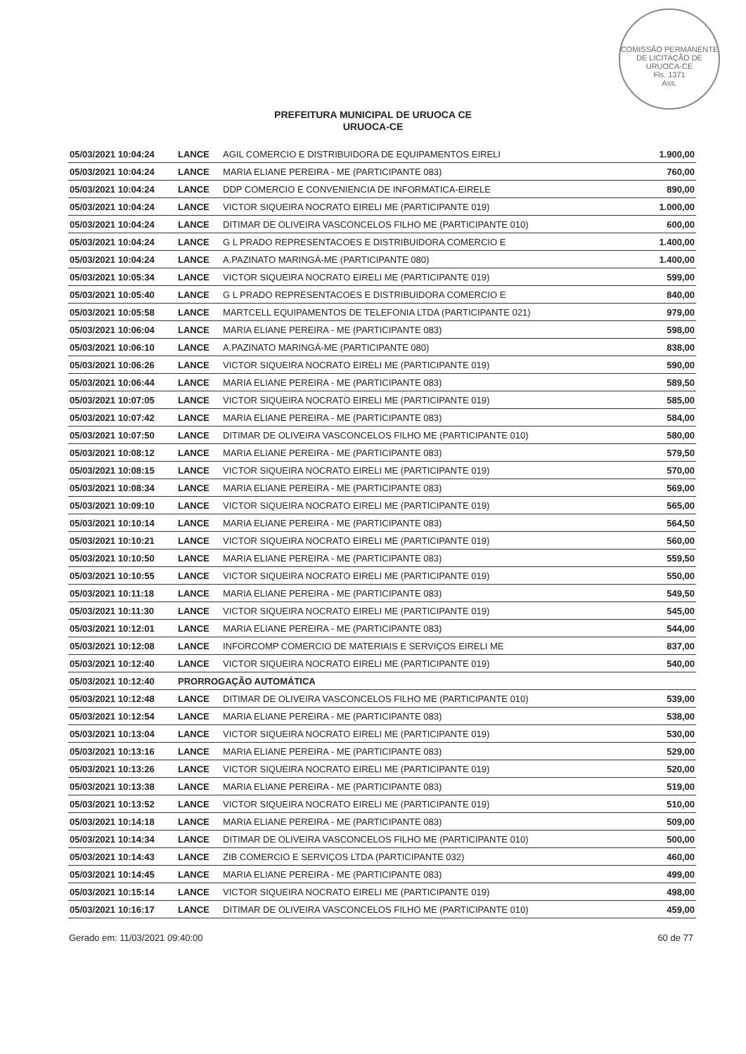COMISSÃO PERMANENTE DE LICITAÇÃO DE URUOCA-CE
Fls. 1371
Ass.
PREFEITURA MUNICIPAL DE URUOCA CE
URUOCA-CE
| 05/03/2021 10:04:24 | LANCE | AGIL COMERCIO E DISTRIBUIDORA DE EQUIPAMENTOS EIRELI | 1.900,00 |
| 05/03/2021 10:04:24 | LANCE | MARIA ELIANE PEREIRA - ME (PARTICIPANTE 083) | 760,00 |
| 05/03/2021 10:04:24 | LANCE | DDP COMERCIO E CONVENIENCIA DE INFORMATICA-EIRELE | 890,00 |
| 05/03/2021 10:04:24 | LANCE | VICTOR SIQUEIRA NOCRATO EIRELI ME (PARTICIPANTE 019) | 1.000,00 |
| 05/03/2021 10:04:24 | LANCE | DITIMAR DE OLIVEIRA VASCONCELOS FILHO ME (PARTICIPANTE 010) | 600,00 |
| 05/03/2021 10:04:24 | LANCE | G L PRADO REPRESENTACOES E DISTRIBUIDORA COMERCIO E | 1.400,00 |
| 05/03/2021 10:04:24 | LANCE | A.PAZINATO MARINGÁ-ME (PARTICIPANTE 080) | 1.400,00 |
| 05/03/2021 10:05:34 | LANCE | VICTOR SIQUEIRA NOCRATO EIRELI ME (PARTICIPANTE 019) | 599,00 |
| 05/03/2021 10:05:40 | LANCE | G L PRADO REPRESENTACOES E DISTRIBUIDORA COMERCIO E | 840,00 |
| 05/03/2021 10:05:58 | LANCE | MARTCELL EQUIPAMENTOS DE TELEFONIA LTDA (PARTICIPANTE 021) | 979,00 |
| 05/03/2021 10:06:04 | LANCE | MARIA ELIANE PEREIRA - ME (PARTICIPANTE 083) | 598,00 |
| 05/03/2021 10:06:10 | LANCE | A.PAZINATO MARINGÁ-ME (PARTICIPANTE 080) | 838,00 |
| 05/03/2021 10:06:26 | LANCE | VICTOR SIQUEIRA NOCRATO EIRELI ME (PARTICIPANTE 019) | 590,00 |
| 05/03/2021 10:06:44 | LANCE | MARIA ELIANE PEREIRA - ME (PARTICIPANTE 083) | 589,50 |
| 05/03/2021 10:07:05 | LANCE | VICTOR SIQUEIRA NOCRATO EIRELI ME (PARTICIPANTE 019) | 585,00 |
| 05/03/2021 10:07:42 | LANCE | MARIA ELIANE PEREIRA - ME (PARTICIPANTE 083) | 584,00 |
| 05/03/2021 10:07:50 | LANCE | DITIMAR DE OLIVEIRA VASCONCELOS FILHO ME (PARTICIPANTE 010) | 580,00 |
| 05/03/2021 10:08:12 | LANCE | MARIA ELIANE PEREIRA - ME (PARTICIPANTE 083) | 579,50 |
| 05/03/2021 10:08:15 | LANCE | VICTOR SIQUEIRA NOCRATO EIRELI ME (PARTICIPANTE 019) | 570,00 |
| 05/03/2021 10:08:34 | LANCE | MARIA ELIANE PEREIRA - ME (PARTICIPANTE 083) | 569,00 |
| 05/03/2021 10:09:10 | LANCE | VICTOR SIQUEIRA NOCRATO EIRELI ME (PARTICIPANTE 019) | 565,00 |
| 05/03/2021 10:10:14 | LANCE | MARIA ELIANE PEREIRA - ME (PARTICIPANTE 083) | 564,50 |
| 05/03/2021 10:10:21 | LANCE | VICTOR SIQUEIRA NOCRATO EIRELI ME (PARTICIPANTE 019) | 560,00 |
| 05/03/2021 10:10:50 | LANCE | MARIA ELIANE PEREIRA - ME (PARTICIPANTE 083) | 559,50 |
| 05/03/2021 10:10:55 | LANCE | VICTOR SIQUEIRA NOCRATO EIRELI ME (PARTICIPANTE 019) | 550,00 |
| 05/03/2021 10:11:18 | LANCE | MARIA ELIANE PEREIRA - ME (PARTICIPANTE 083) | 549,50 |
| 05/03/2021 10:11:30 | LANCE | VICTOR SIQUEIRA NOCRATO EIRELI ME (PARTICIPANTE 019) | 545,00 |
| 05/03/2021 10:12:01 | LANCE | MARIA ELIANE PEREIRA - ME (PARTICIPANTE 083) | 544,00 |
| 05/03/2021 10:12:08 | LANCE | INFORCOMP COMERCIO DE MATERIAIS E SERVIÇOS EIRELI ME | 837,00 |
| 05/03/2021 10:12:40 | LANCE | VICTOR SIQUEIRA NOCRATO EIRELI ME (PARTICIPANTE 019) | 540,00 |
| 05/03/2021 10:12:40 | PRORROGAÇÃO AUTOMÁTICA | | |
| 05/03/2021 10:12:48 | LANCE | DITIMAR DE OLIVEIRA VASCONCELOS FILHO ME (PARTICIPANTE 010) | 539,00 |
| 05/03/2021 10:12:54 | LANCE | MARIA ELIANE PEREIRA - ME (PARTICIPANTE 083) | 538,00 |
| 05/03/2021 10:13:04 | LANCE | VICTOR SIQUEIRA NOCRATO EIRELI ME (PARTICIPANTE 019) | 530,00 |
| 05/03/2021 10:13:16 | LANCE | MARIA ELIANE PEREIRA - ME (PARTICIPANTE 083) | 529,00 |
| 05/03/2021 10:13:26 | LANCE | VICTOR SIQUEIRA NOCRATO EIRELI ME (PARTICIPANTE 019) | 520,00 |
| 05/03/2021 10:13:38 | LANCE | MARIA ELIANE PEREIRA - ME (PARTICIPANTE 083) | 519,00 |
| 05/03/2021 10:13:52 | LANCE | VICTOR SIQUEIRA NOCRATO EIRELI ME (PARTICIPANTE 019) | 510,00 |
| 05/03/2021 10:14:18 | LANCE | MARIA ELIANE PEREIRA - ME (PARTICIPANTE 083) | 509,00 |
| 05/03/2021 10:14:34 | LANCE | DITIMAR DE OLIVEIRA VASCONCELOS FILHO ME (PARTICIPANTE 010) | 500,00 |
| 05/03/2021 10:14:43 | LANCE | ZIB COMERCIO E SERVIÇOS LTDA (PARTICIPANTE 032) | 460,00 |
| 05/03/2021 10:14:45 | LANCE | MARIA ELIANE PEREIRA - ME (PARTICIPANTE 083) | 499,00 |
| 05/03/2021 10:15:14 | LANCE | VICTOR SIQUEIRA NOCRATO EIRELI ME (PARTICIPANTE 019) | 498,00 |
| 05/03/2021 10:16:17 | LANCE | DITIMAR DE OLIVEIRA VASCONCELOS FILHO ME (PARTICIPANTE 010) | 459,00 |
Gerado em: 11/03/2021 09:40:00 60 de 77